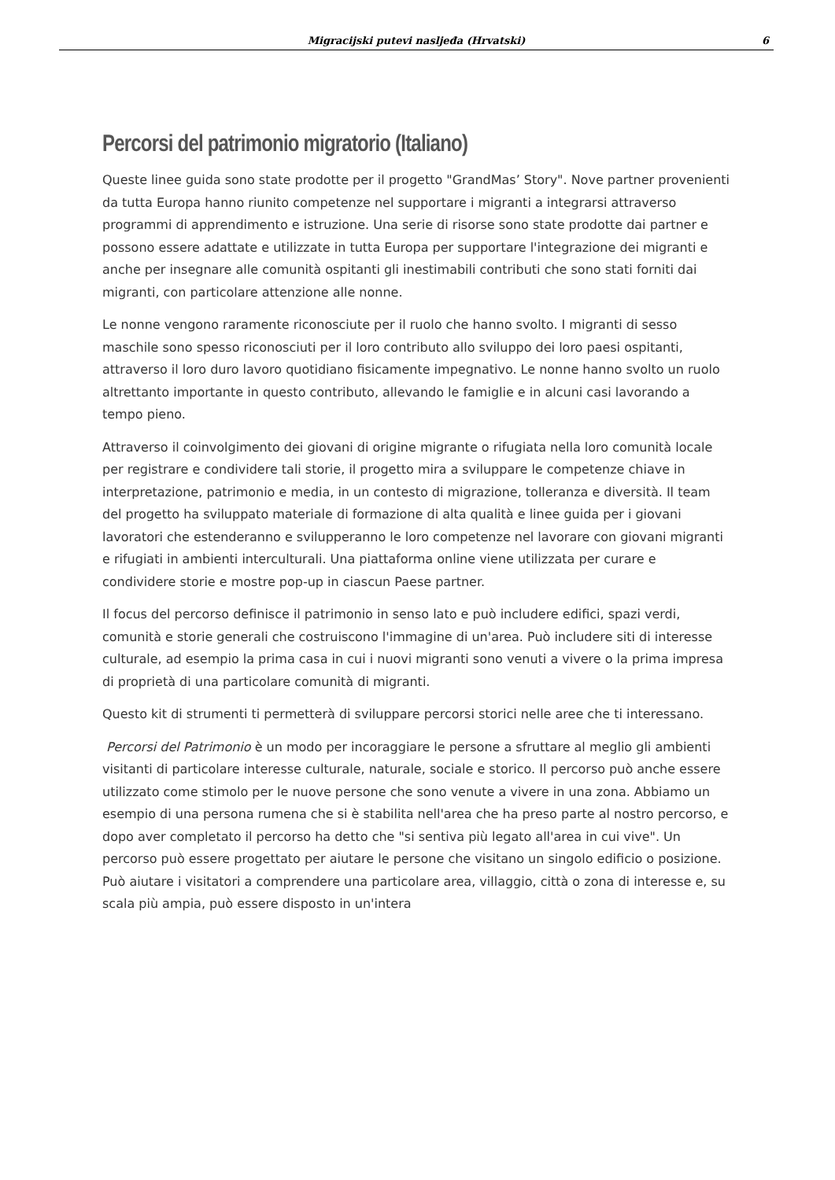Migracijski putevi nasljeđa (Hrvatski)
6
Percorsi del patrimonio migratorio (Italiano)
Queste linee guida sono state prodotte per il progetto "GrandMas’ Story". Nove partner provenienti da tutta Europa hanno riunito competenze nel supportare i migranti a integrarsi attraverso programmi di apprendimento e istruzione. Una serie di risorse sono state prodotte dai partner e possono essere adattate e utilizzate in tutta Europa per supportare l'integrazione dei migranti e anche per insegnare alle comunità ospitanti gli inestimabili contributi che sono stati forniti dai migranti, con particolare attenzione alle nonne.
Le nonne vengono raramente riconosciute per il ruolo che hanno svolto. I migranti di sesso maschile sono spesso riconosciuti per il loro contributo allo sviluppo dei loro paesi ospitanti, attraverso il loro duro lavoro quotidiano fisicamente impegnativo. Le nonne hanno svolto un ruolo altrettanto importante in questo contributo, allevando le famiglie e in alcuni casi lavorando a tempo pieno.
Attraverso il coinvolgimento dei giovani di origine migrante o rifugiata nella loro comunità locale per registrare e condividere tali storie, il progetto mira a sviluppare le competenze chiave in interpretazione, patrimonio e media, in un contesto di migrazione, tolleranza e diversità. Il team del progetto ha sviluppato materiale di formazione di alta qualità e linee guida per i giovani lavoratori che estenderanno e svilupperanno le loro competenze nel lavorare con giovani migranti e rifugiati in ambienti interculturali. Una piattaforma online viene utilizzata per curare e condividere storie e mostre pop-up in ciascun Paese partner.
Il focus del percorso definisce il patrimonio in senso lato e può includere edifici, spazi verdi, comunità e storie generali che costruiscono l'immagine di un'area. Può includere siti di interesse culturale, ad esempio la prima casa in cui i nuovi migranti sono venuti a vivere o la prima impresa di proprietà di una particolare comunità di migranti.
Questo kit di strumenti ti permetterà di sviluppare percorsi storici nelle aree che ti interessano.
Percorsi del Patrimonio è un modo per incoraggiare le persone a sfruttare al meglio gli ambienti visitanti di particolare interesse culturale, naturale, sociale e storico. Il percorso può anche essere utilizzato come stimolo per le nuove persone che sono venute a vivere in una zona. Abbiamo un esempio di una persona rumena che si è stabilita nell'area che ha preso parte al nostro percorso, e dopo aver completato il percorso ha detto che "si sentiva più legato all'area in cui vive". Un percorso può essere progettato per aiutare le persone che visitano un singolo edificio o posizione. Può aiutare i visitatori a comprendere una particolare area, villaggio, città o zona di interesse e, su scala più ampia, può essere disposto in un'intera